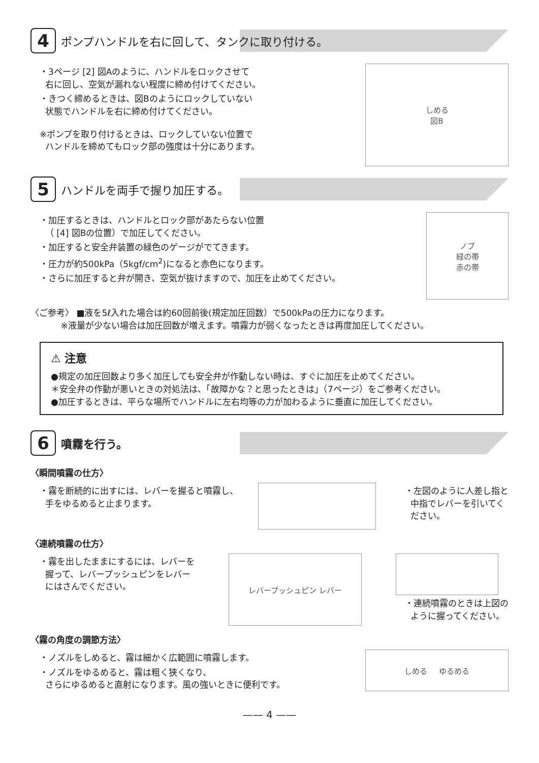4
ポンプハンドルを右に回して、タンクに取り付ける。
・3ページ [2] 図Aのように、ハンドルをロックさせて
右に回し、空気が漏れない程度に締め付けてください。
・きつく締めるときは、図Bのようにロックしていない
状態でハンドルを右に締め付けてください。
※ポンプを取り付けるときは、ロックしていない位置で
ハンドルを締めてもロック部の強度は十分にあります。
しめる
図B
5
ハンドルを両手で握り加圧する。
・加圧するときは、ハンドルとロック部があたらない位置
（ [4] 図Bの位置）で加圧してください。
・加圧すると安全弁装置の緑色のゲージがでてきます。
・圧力が約500kPa（5kgf/cm<sup>2</sup>)になると赤色になります。
・さらに加圧すると弁が開き、空気が抜けますので、加圧を止めてください。
ノブ
緑の帯
赤の帯
〈ご参考〉 ■液を5ℓ入れた場合は約60回前後(規定加圧回数）で500kPaの圧力になります。
※液量が少ない場合は加圧回数が増えます。噴霧力が弱くなったときは再度加圧してください。
⚠ 注意
●規定の加圧回数より多く加圧しても安全弁が作動しない時は、すぐに加圧を止めてください。
＊安全弁の作動が悪いときの対処法は、「故障かな？と思ったときは」（7ページ）をご参考ください。
●加圧するときは、平らな場所でハンドルに左右均等の力が加わるように垂直に加圧してください。
6
噴霧を行う。
〈瞬間噴霧の仕方〉
・霧を断続的に出すには、レバーを握ると噴霧し、
手をゆるめると止まります。
・左図のように人差し指と
中指でレバーを引いてく
ださい。
〈連続噴霧の仕方〉
・霧を出したままにするには、レバーを
握って、レバープッシュピンをレバー
にはさんでください。
レバープッシュピン レバー
・連続噴霧のときは上図の
ように握ってください。
〈霧の角度の調節方法〉
・ノズルをしめると、霧は細かく広範囲に噴霧します。
・ノズルをゆるめると、霧は粗く狭くなり、
さらにゆるめると直射になります。風の強いときに便利です。
しめる ゆるめる
—— 4 ——